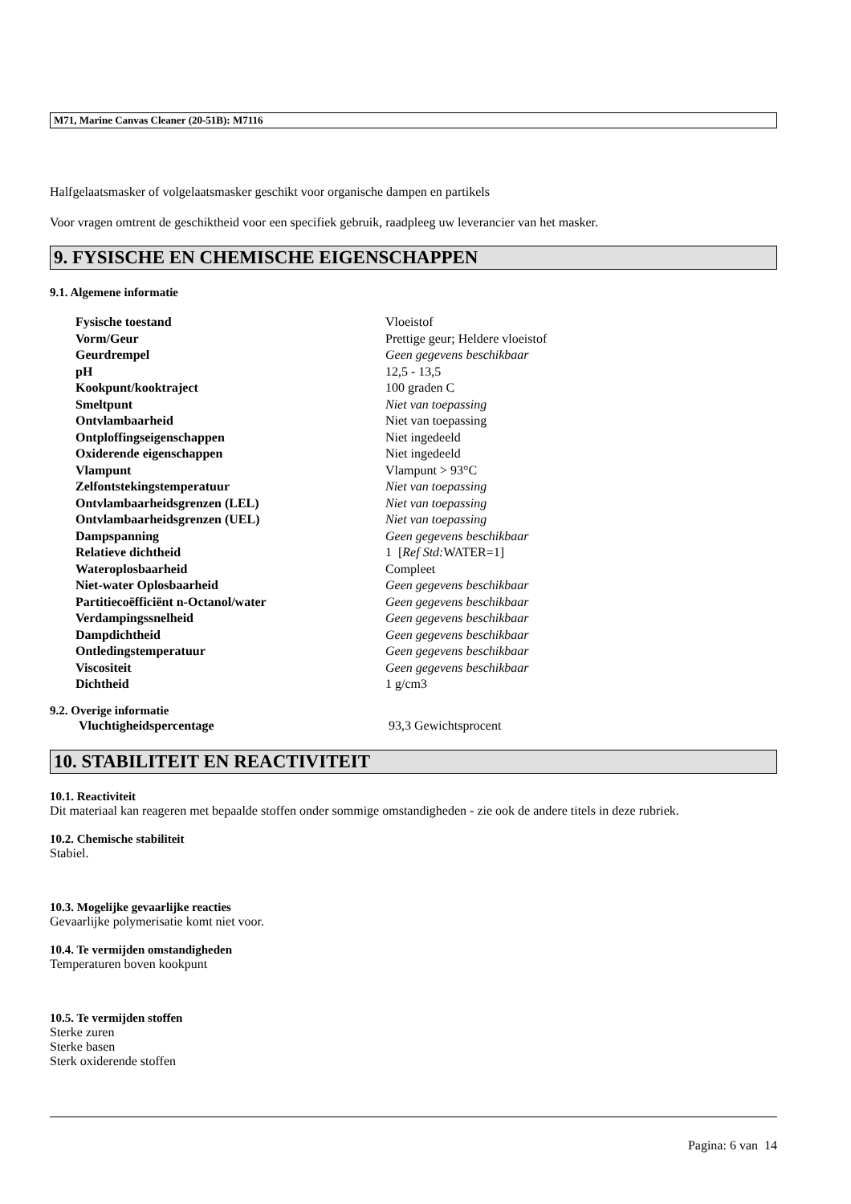M71, Marine Canvas Cleaner (20-51B): M7116
Halfgelaatsmasker of volgelaatsmasker geschikt voor organische dampen en partikels
Voor vragen omtrent de geschiktheid voor een specifiek gebruik, raadpleeg uw leverancier van het masker.
9. FYSISCHE EN CHEMISCHE EIGENSCHAPPEN
9.1. Algemene informatie
| Fysische toestand | Vloeistof |
| Vorm/Geur | Prettige geur; Heldere vloeistof |
| Geurdrempel | Geen gegevens beschikbaar |
| pH | 12,5 - 13,5 |
| Kookpunt/kooktraject | 100 graden C |
| Smeltpunt | Niet van toepassing |
| Ontvlambaarheid | Niet van toepassing |
| Ontploffingseigenschappen | Niet ingedeeld |
| Oxiderende eigenschappen | Niet ingedeeld |
| Vlampunt | Vlampunt > 93°C |
| Zelfontstekingstemperatuur | Niet van toepassing |
| Ontvlambaarheidsgrenzen (LEL) | Niet van toepassing |
| Ontvlambaarheidsgrenzen (UEL) | Niet van toepassing |
| Dampspanning | Geen gegevens beschikbaar |
| Relatieve dichtheid | 1 [ Ref Std: WATER=1] |
| Wateroplosbaarheid | Compleet |
| Niet-water Oplosbaarheid | Geen gegevens beschikbaar |
| Partitiecoëfficiënt n-Octanol/water | Geen gegevens beschikbaar |
| Verdampingssnelheid | Geen gegevens beschikbaar |
| Dampdichtheid | Geen gegevens beschikbaar |
| Ontledingstemperatuur | Geen gegevens beschikbaar |
| Viscositeit | Geen gegevens beschikbaar |
| Dichtheid | 1 g/cm3 |
9.2. Overige informatie
| Vluchtigheidspercentage | 93,3 Gewichtsprocent |
10. STABILITEIT EN REACTIVITEIT
10.1. Reactiviteit
Dit materiaal kan reageren met bepaalde stoffen onder sommige omstandigheden - zie ook de andere titels in deze rubriek.
10.2. Chemische stabiliteit
Stabiel.
10.3. Mogelijke gevaarlijke reacties
Gevaarlijke polymerisatie komt niet voor.
10.4. Te vermijden omstandigheden
Temperaturen boven kookpunt
10.5. Te vermijden stoffen
Sterke zuren
Sterke basen
Sterk oxiderende stoffen
Pagina: 6 van 14